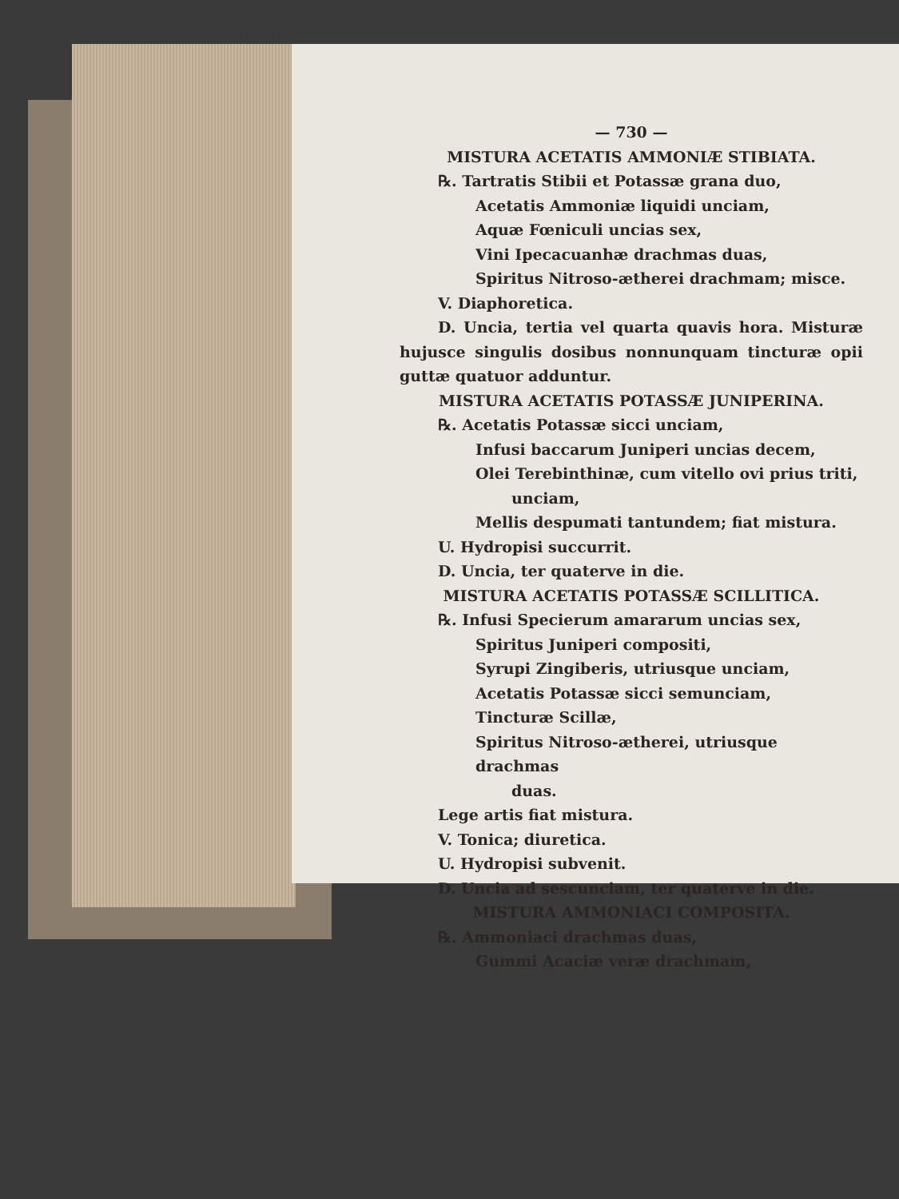— 730 —
MISTURA ACETATIS AMMONIÆ STIBIATA.
℞. Tartratis Stibii et Potassæ grana duo,
Acetatis Ammoniæ liquidi unciam,
Aquæ Fœniculi uncias sex,
Vini Ipecacuanhæ drachmas duas,
Spiritus Nitroso-ætherei drachmam; misce.
V. Diaphoretica.
D. Uncia, tertia vel quarta quavis hora. Misturæ hujusce singulis dosibus nonnunquam tincturæ opii guttæ quatuor adduntur.
MISTURA ACETATIS POTASSÆ JUNIPERINA.
℞. Acetatis Potassæ sicci unciam,
Infusi baccarum Juniperi uncias decem,
Olei Terebinthinæ, cum vitello ovi prius triti,
unciam,
Mellis despumati tantundem; fiat mistura.
U. Hydropisi succurrit.
D. Uncia, ter quaterve in die.
MISTURA ACETATIS POTASSÆ SCILLITICA.
℞. Infusi Specierum amararum uncias sex,
Spiritus Juniperi compositi,
Syrupi Zingiberis, utriusque unciam,
Acetatis Potassæ sicci semunciam,
Tincturæ Scillæ,
Spiritus Nitroso-ætherei, utriusque drachmas
duas.
Lege artis fiat mistura.
V. Tonica; diuretica.
U. Hydropisi subvenit.
D. Uncia ad sescunciam, ter quaterve in die.
MISTURA AMMONIACI COMPOSITA.
℞. Ammoniaci drachmas duas,
Gummi Acaciæ veræ drachmam,